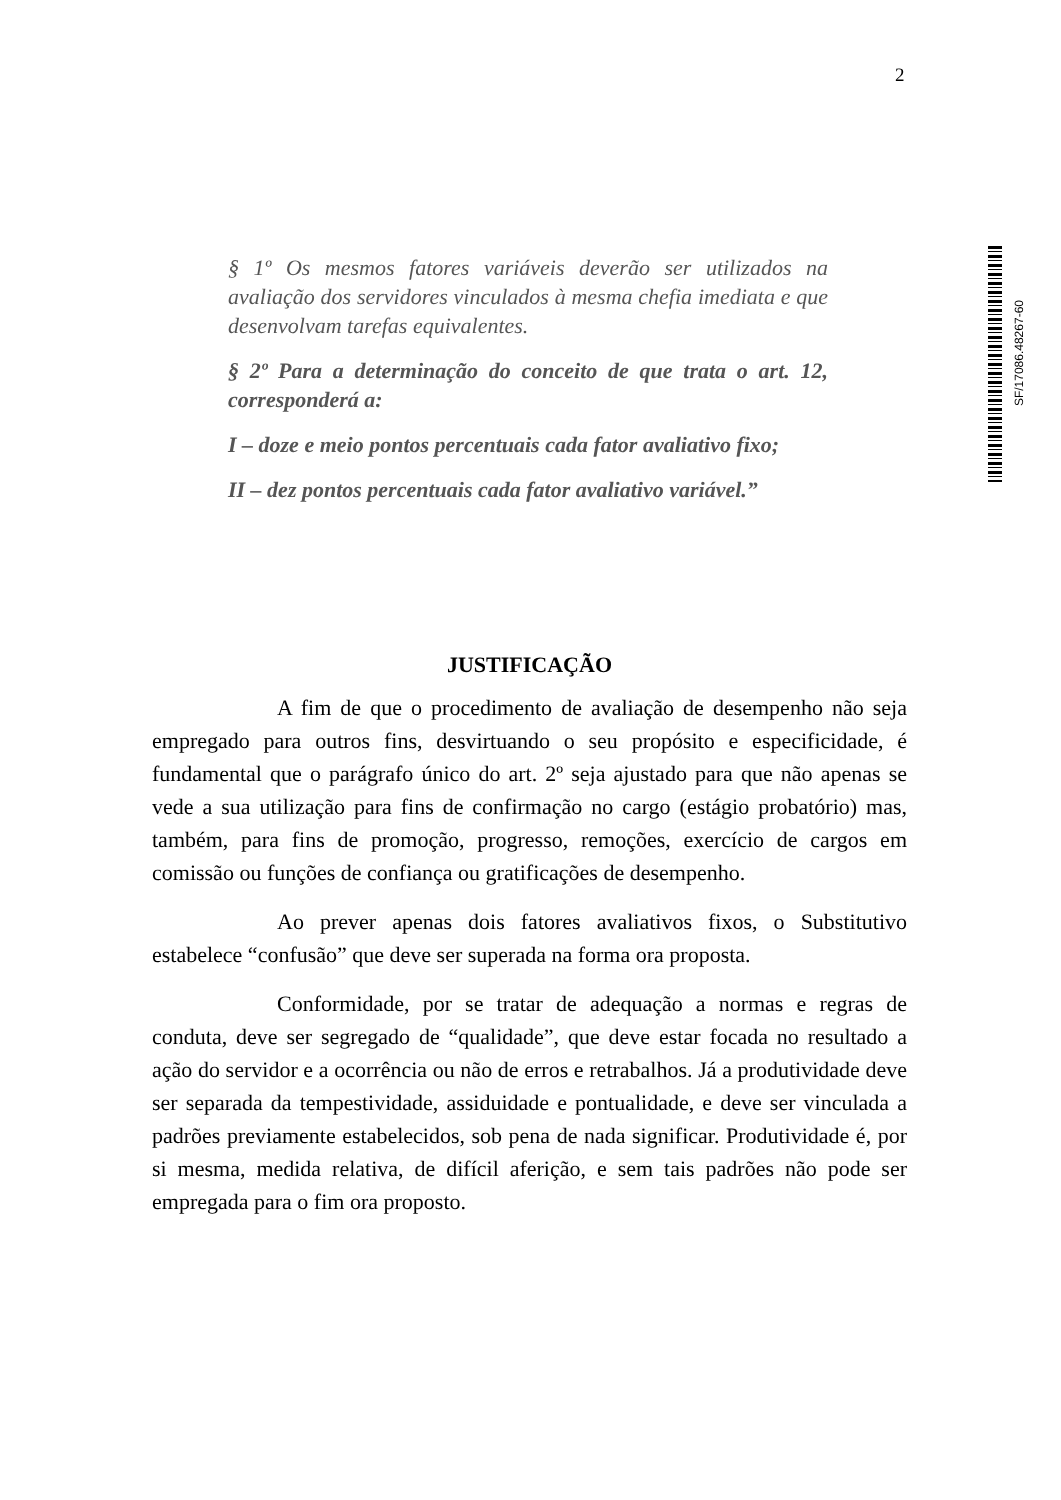2
§ 1º Os mesmos fatores variáveis deverão ser utilizados na avaliação dos servidores vinculados à mesma chefia imediata e que desenvolvam tarefas equivalentes.
§ 2º Para a determinação do conceito de que trata o art. 12, corresponderá a:
I – doze e meio pontos percentuais cada fator avaliativo fixo;
II – dez pontos percentuais cada fator avaliativo variável.”
SF/17086.48267-60
JUSTIFICAÇÃO
A fim de que o procedimento de avaliação de desempenho não seja empregado para outros fins, desvirtuando o seu propósito e especificidade, é fundamental que o parágrafo único do art. 2º seja ajustado para que não apenas se vede a sua utilização para fins de confirmação no cargo (estágio probatório) mas, também, para fins de promoção, progresso, remoções, exercício de cargos em comissão ou funções de confiança ou gratificações de desempenho.
Ao prever apenas dois fatores avaliativos fixos, o Substitutivo estabelece “confusão” que deve ser superada na forma ora proposta.
Conformidade, por se tratar de adequação a normas e regras de conduta, deve ser segregado de “qualidade”, que deve estar focada no resultado a ação do servidor e a ocorrência ou não de erros e retrabalhos. Já a produtividade deve ser separada da tempestividade, assiduidade e pontualidade, e deve ser vinculada a padrões previamente estabelecidos, sob pena de nada significar. Produtividade é, por si mesma, medida relativa, de difícil aferição, e sem tais padrões não pode ser empregada para o fim ora proposto.